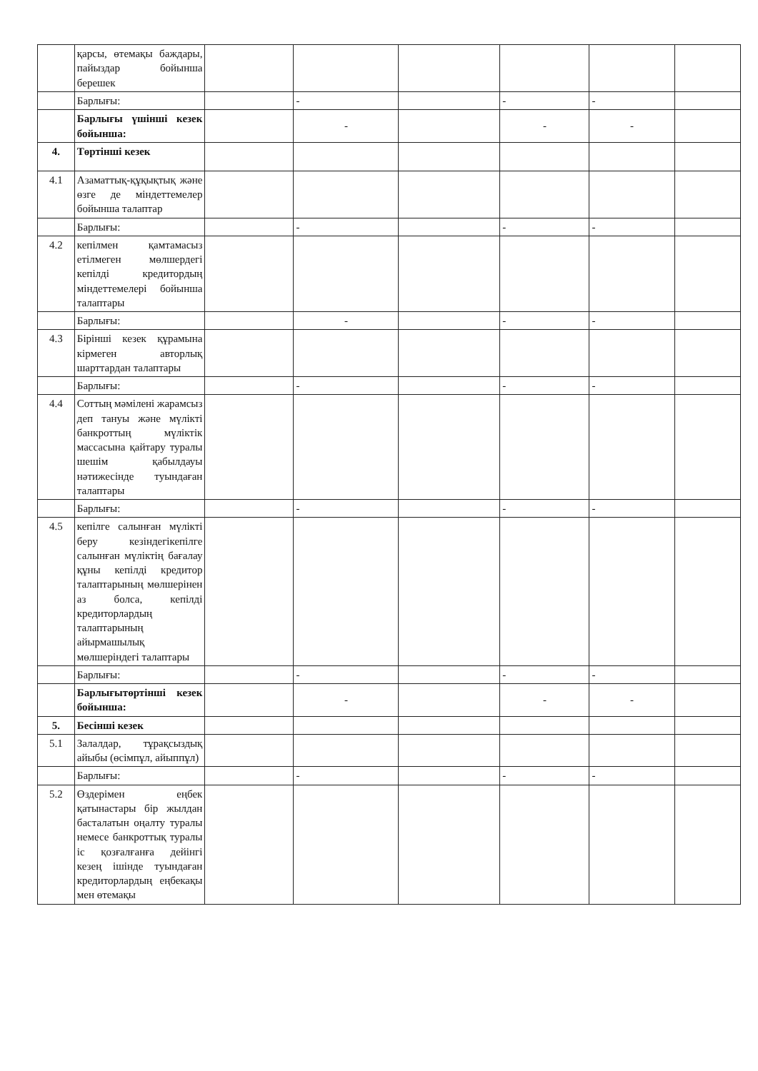| | қарсы, өтемақы баждары, пайыздар бойынша берешек | | | | | | |
| | Барлығы: | | - | | - | - | |
| | Барлығы үшінші кезек бойынша: | | - | | - | - | |
| 4. | Төртінші кезек | | | | | | |
| 4.1 | Азаматтық-құқықтық және өзге де міндеттемелер бойынша талаптар | | | | | | |
| | Барлығы: | | - | | - | - | |
| 4.2 | кепілмен қамтамасыз етілмеген мөлшердегі кепілді кредитордың міндеттемелері бойынша талаптары | | | | | | |
| | Барлығы: | | - | | - | - | |
| 4.3 | Бірінші кезек құрамына кірмеген авторлық шарттардан талаптары | | | | | | |
| | Барлығы: | | - | | - | - | |
| 4.4 | Соттың мәмілені жарамсыз деп тануы және мүлікті банкроттың мүліктік массасына қайтару туралы шешім қабылдауы нәтижесінде туындаған талаптары | | | | | | |
| | Барлығы: | | - | | - | - | |
| 4.5 | кепілге салынған мүлікті беру кезіндегікепілге салынған мүліктің бағалау құны кепілді кредитор талаптарының мөлшерінен аз болса, кепілді кредиторлардың талаптарының айырмашылық мөлшеріндегі талаптары | | | | | | |
| | Барлығы: | | - | | - | - | |
| | Барлығытөртінші кезек бойынша: | | - | | - | - | |
| 5. | Бесінші кезек | | | | | | |
| 5.1 | Залалдар, тұрақсыздық айыбы (өсімпұл, айыппұл) | | | | | | |
| | Барлығы: | | - | | - | - | |
| 5.2 | Өздерімен еңбек қатынастары бір жылдан басталатын оңалту туралы немесе банкроттық туралы іс қозғалғанға дейінгі кезең ішінде туындаған кредиторлардың еңбекақы мен өтемақы | | | | | | |